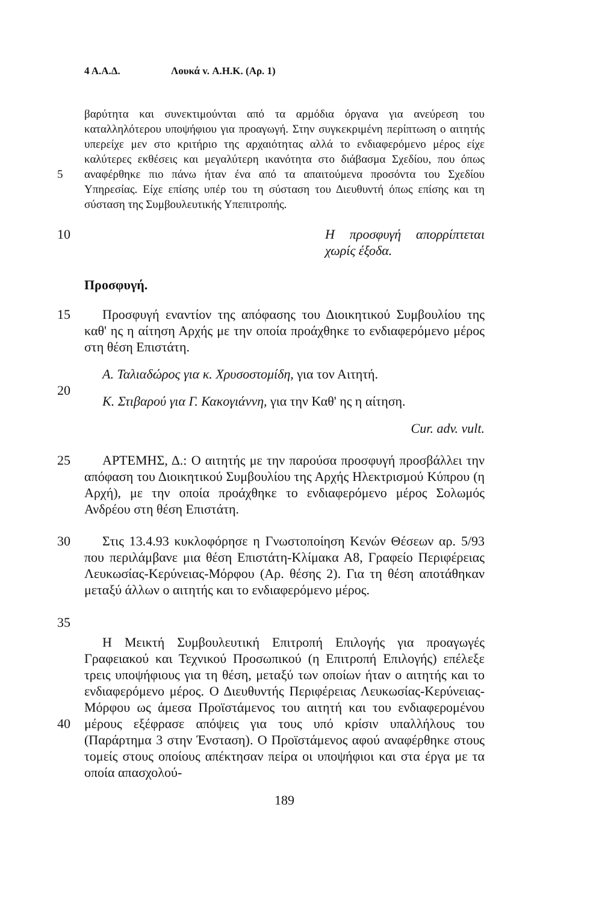4 Α.Α.Δ. Λουκά v. Α.Η.Κ. (Αρ. 1)
5 βαρύτητα και συνεκτιμούνται από τα αρμόδια όργανα για ανεύρεση του καταλληλότερου υποψήφιου για προαγωγή. Στην συγκεκριμένη περίπτωση ο αιτητής υπερείχε μεν στο κριτήριο της αρχαιότητας αλλά το ενδιαφερόμενο μέρος είχε καλύτερες εκθέσεις και μεγαλύτερη ικανότητα στο διάβασμα Σχεδίου, που όπως αναφέρθηκε πιο πάνω ήταν ένα από τα απαιτούμενα προσόντα του Σχεδίου Υπηρεσίας. Είχε επίσης υπέρ του τη σύσταση του Διευθυντή όπως επίσης και τη σύσταση της Συμβουλευτικής Υπεπιτροπής.
10 Η προσφυγή απορρίπτεται χωρίς έξοδα.
Προσφυγή.
15 Προσφυγή εναντίον της απόφασης του Διοικητικού Συμβουλίου της καθ' ης η αίτηση Αρχής με την οποία προάχθηκε το ενδιαφερόμενο μέρος στη θέση Επιστάτη.
20 Α. Ταλιαδώρος για κ. Χρυσοστομίδη, για τον Αιτητή.
Κ. Στιβαρού για Γ. Κακογιάννη, για την Καθ' ης η αίτηση.
Cur. adv. vult.
25 ΑΡΤΕΜΗΣ, Δ.: Ο αιτητής με την παρούσα προσφυγή προσβάλλει την απόφαση του Διοικητικού Συμβουλίου της Αρχής Ηλεκτρισμού Κύπρου (η Αρχή), με την οποία προάχθηκε το ενδιαφερόμενο μέρος Σολωμός Ανδρέου στη θέση Επιστάτη.
30
35
Στις 13.4.93 κυκλοφόρησε η Γνωστοποίηση Κενών Θέσεων αρ. 5/93 που περιλάμβανε μια θέση Επιστάτη-Κλίμακα Α8, Γραφείο Περιφέρειας Λευκωσίας-Κερύνειας-Μόρφου (Αρ. θέσης 2). Για τη θέση αποτάθηκαν μεταξύ άλλων ο αιτητής και το ενδιαφερόμενο μέρος.
40 Η Μεικτή Συμβουλευτική Επιτροπή Επιλογής για προαγωγές Γραφειακού και Τεχνικού Προσωπικού (η Επιτροπή Επιλογής) επέλεξε τρεις υποψήφιους για τη θέση, μεταξύ των οποίων ήταν ο αιτητής και το ενδιαφερόμενο μέρος. Ο Διευθυντής Περιφέρειας Λευκωσίας-Κερύνειας-Μόρφου ως άμεσα Προϊστάμενος του αιτητή και του ενδιαφερομένου μέρους εξέφρασε απόψεις για τους υπό κρίσιν υπαλλήλους του (Παράρτημα 3 στην Ένσταση). Ο Προϊστάμενος αφού αναφέρθηκε στους τομείς στους οποίους απέκτησαν πείρα οι υποψήφιοι και στα έργα με τα οποία απασχολού-
189